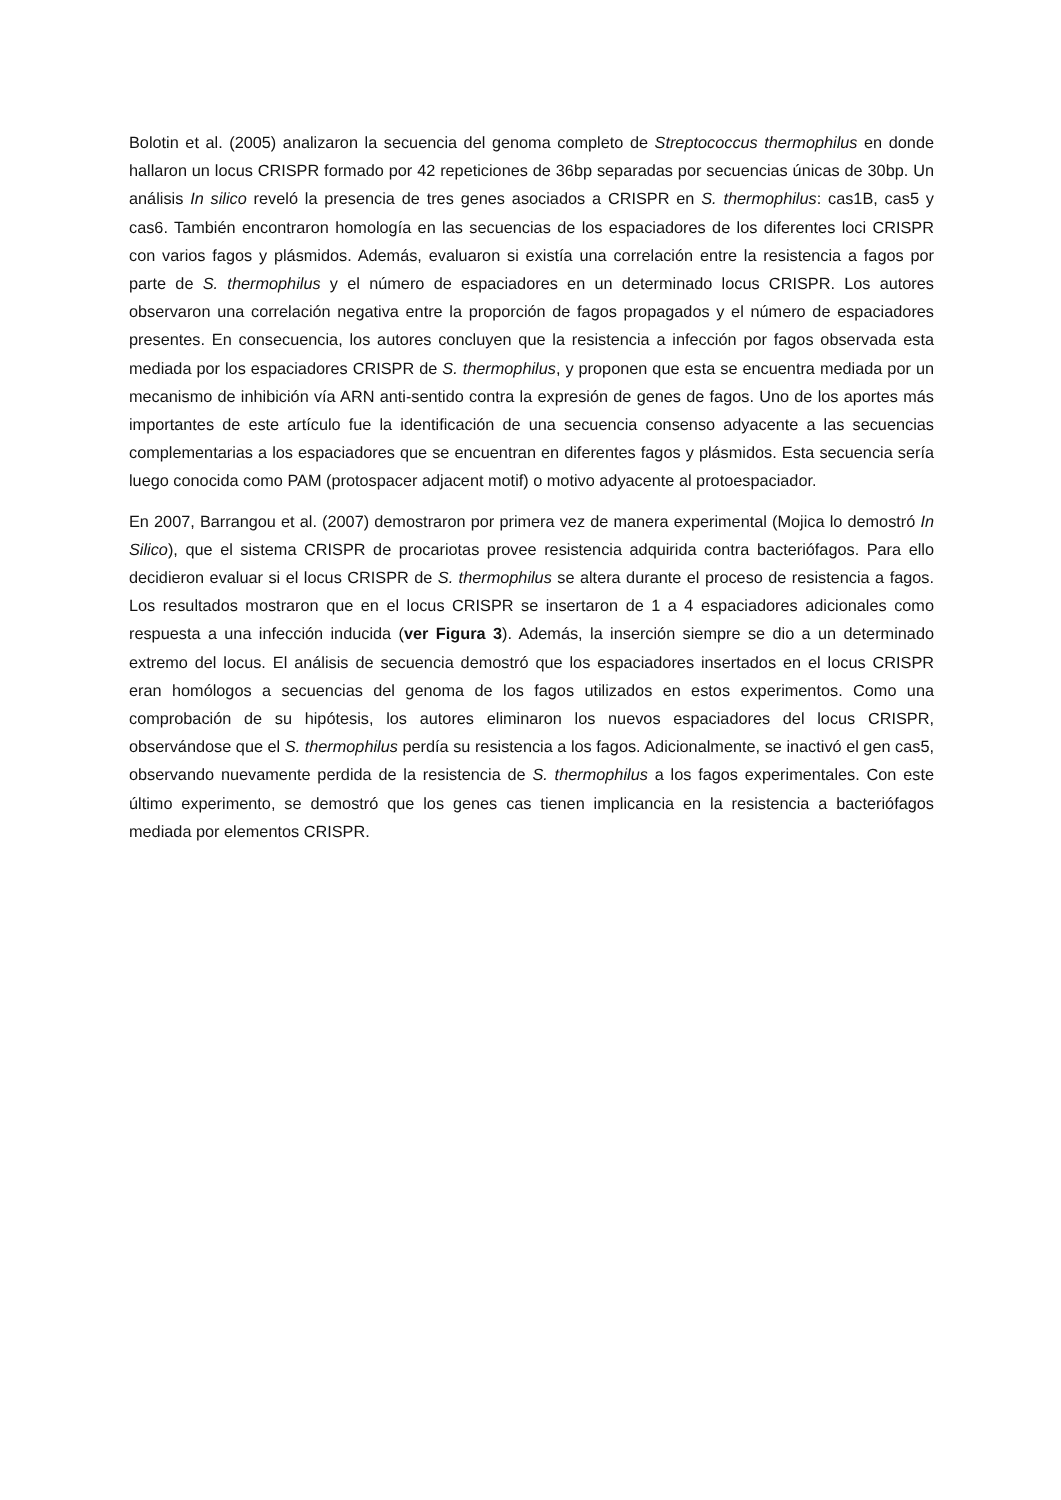Bolotin et al. (2005) analizaron la secuencia del genoma completo de Streptococcus thermophilus en donde hallaron un locus CRISPR formado por 42 repeticiones de 36bp separadas por secuencias únicas de 30bp. Un análisis In silico reveló la presencia de tres genes asociados a CRISPR en S. thermophilus: cas1B, cas5 y cas6. También encontraron homología en las secuencias de los espaciadores de los diferentes loci CRISPR con varios fagos y plásmidos. Además, evaluaron si existía una correlación entre la resistencia a fagos por parte de S. thermophilus y el número de espaciadores en un determinado locus CRISPR. Los autores observaron una correlación negativa entre la proporción de fagos propagados y el número de espaciadores presentes. En consecuencia, los autores concluyen que la resistencia a infección por fagos observada esta mediada por los espaciadores CRISPR de S. thermophilus, y proponen que esta se encuentra mediada por un mecanismo de inhibición vía ARN anti-sentido contra la expresión de genes de fagos. Uno de los aportes más importantes de este artículo fue la identificación de una secuencia consenso adyacente a las secuencias complementarias a los espaciadores que se encuentran en diferentes fagos y plásmidos. Esta secuencia sería luego conocida como PAM (protospacer adjacent motif) o motivo adyacente al protoespaciador.
En 2007, Barrangou et al. (2007) demostraron por primera vez de manera experimental (Mojica lo demostró In Silico), que el sistema CRISPR de procariotas provee resistencia adquirida contra bacteriófagos. Para ello decidieron evaluar si el locus CRISPR de S. thermophilus se altera durante el proceso de resistencia a fagos. Los resultados mostraron que en el locus CRISPR se insertaron de 1 a 4 espaciadores adicionales como respuesta a una infección inducida (ver Figura 3). Además, la inserción siempre se dio a un determinado extremo del locus. El análisis de secuencia demostró que los espaciadores insertados en el locus CRISPR eran homólogos a secuencias del genoma de los fagos utilizados en estos experimentos. Como una comprobación de su hipótesis, los autores eliminaron los nuevos espaciadores del locus CRISPR, observándose que el S. thermophilus perdía su resistencia a los fagos. Adicionalmente, se inactivó el gen cas5, observando nuevamente perdida de la resistencia de S. thermophilus a los fagos experimentales. Con este último experimento, se demostró que los genes cas tienen implicancia en la resistencia a bacteriófagos mediada por elementos CRISPR.